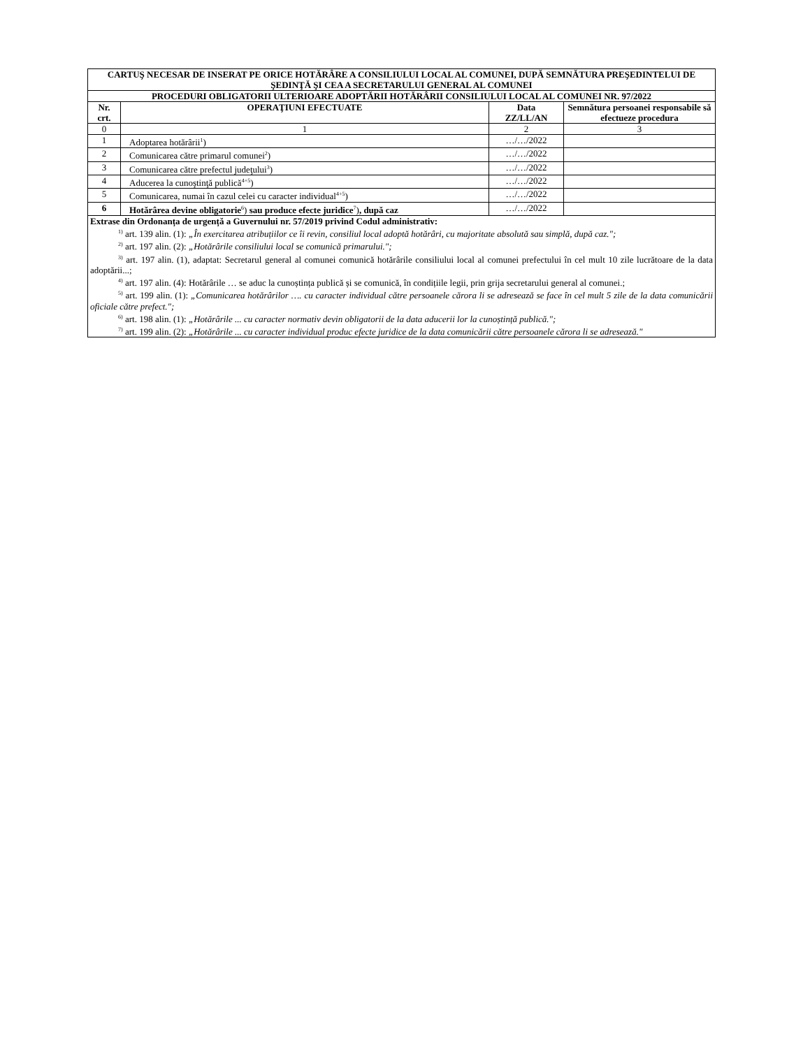| CARTUŞ NECESAR DE INSERAT PE ORICE HOTĂRÂRE A CONSILIULUI LOCAL AL COMUNEI, DUPĂ SEMNĂTURA PREŞEDINTELUI DE ŞEDINŢĂ ŞI CEA A SECRETARULUI GENERAL AL COMUNEI | | | |
| --- | --- | --- | --- |
| PROCEDURI OBLIGATORII ULTERIOARE ADOPTĂRII HOTĂRÂRII CONSILIULUI LOCAL AL COMUNEI NR. 97/2022 | | | |
| Nr. crt. | OPERAŢIUNI EFECTUATE | Data ZZ/LL/AN | Semnătura persoanei responsabile să efectueze procedura |
| 0 | 1 | 2 | 3 |
| 1 | Adoptarea hotărârii<sup>1</sup>) | …/…/2022 | |
| 2 | Comunicarea către primarul comunei<sup>2</sup>) | …/…/2022 | |
| 3 | Comunicarea către prefectul judeţului<sup>3</sup>) | …/…/2022 | |
| 4 | Aducerea la cunoştinţă publică<sup>4+5</sup>) | …/…/2022 | |
| 5 | Comunicarea, numai în cazul celei cu caracter individual<sup>4+5</sup>) | …/…/2022 | |
| 6 | Hotărârea devine obligatorie<sup>6</sup>) sau produce efecte juridice<sup>7</sup>) , după caz | …/…/2022 | |
| Extrase din Ordonanța de urgență a Guvernului nr. 57/2019 privind Codul administrativ: <sup>1)</sup> art. 139 alin. (1): „În exercitarea atribuțiilor ce îi revin, consiliul local adoptă hotărâri, cu majoritate absolută sau simplă, după caz."; <sup>2)</sup> art. 197 alin. (2): „Hotărârile consiliului local se comunică primarului."; <sup>3)</sup> art. 197 alin. (1), adaptat: Secretarul general al comunei comunică hotărârile consiliului local al comunei prefectului în cel mult 10 zile lucrătoare de la data adoptării...; <sup>4)</sup> art. 197 alin. (4): Hotărârile … se aduc la cunoștința publică și se comunică, în condițiile legii, prin grija secretarului general al comunei.; <sup>5)</sup> art. 199 alin. (1): „Comunicarea hotărârilor …. cu caracter individual către persoanele cărora li se adresează se face în cel mult 5 zile de la data comunicării oficiale către prefect."; <sup>6)</sup> art. 198 alin. (1): „Hotărârile ... cu caracter normativ devin obligatorii de la data aducerii lor la cunoștință publică."; <sup>7)</sup> art. 199 alin. (2): „Hotărârile ... cu caracter individual produc efecte juridice de la data comunicării către persoanele cărora li se adresează." | | | |